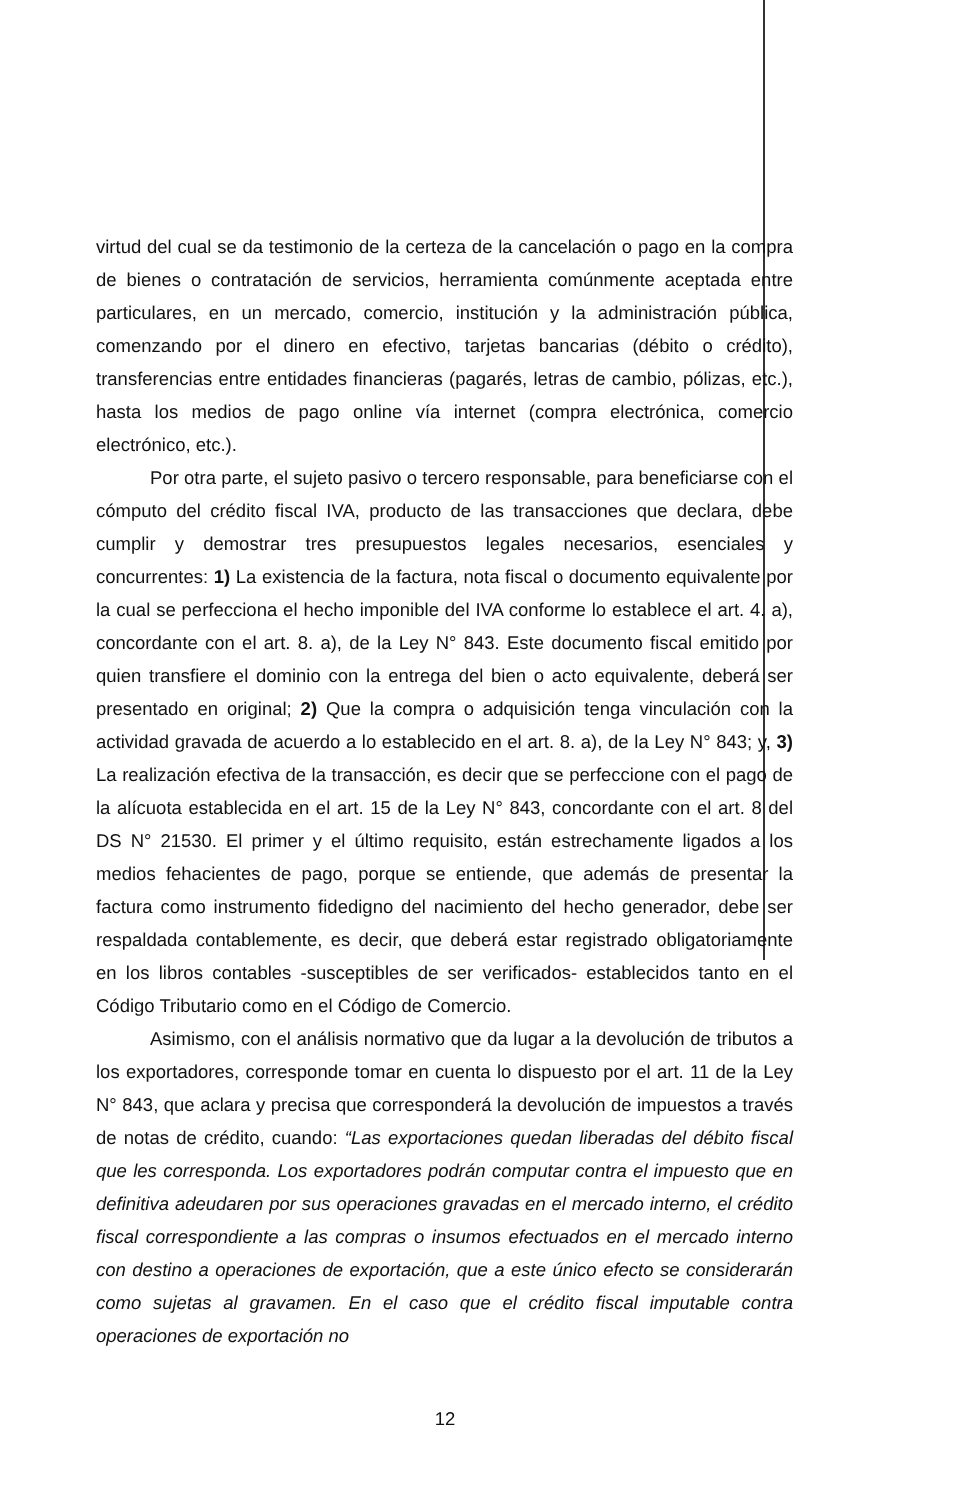virtud del cual se da testimonio de la certeza de la cancelación o pago en la compra de bienes o contratación de servicios, herramienta comúnmente aceptada entre particulares, en un mercado, comercio, institución y la administración pública, comenzando por el dinero en efectivo, tarjetas bancarias (débito o crédito), transferencias entre entidades financieras (pagarés, letras de cambio, pólizas, etc.), hasta los medios de pago online vía internet (compra electrónica, comercio electrónico, etc.).
Por otra parte, el sujeto pasivo o tercero responsable, para beneficiarse con el cómputo del crédito fiscal IVA, producto de las transacciones que declara, debe cumplir y demostrar tres presupuestos legales necesarios, esenciales y concurrentes: 1) La existencia de la factura, nota fiscal o documento equivalente por la cual se perfecciona el hecho imponible del IVA conforme lo establece el art. 4. a), concordante con el art. 8. a), de la Ley N° 843. Este documento fiscal emitido por quien transfiere el dominio con la entrega del bien o acto equivalente, deberá ser presentado en original; 2) Que la compra o adquisición tenga vinculación con la actividad gravada de acuerdo a lo establecido en el art. 8. a), de la Ley N° 843; y, 3) La realización efectiva de la transacción, es decir que se perfeccione con el pago de la alícuota establecida en el art. 15 de la Ley N° 843, concordante con el art. 8 del DS N° 21530. El primer y el último requisito, están estrechamente ligados a los medios fehacientes de pago, porque se entiende, que además de presentar la factura como instrumento fidedigno del nacimiento del hecho generador, debe ser respaldada contablemente, es decir, que deberá estar registrado obligatoriamente en los libros contables -susceptibles de ser verificados- establecidos tanto en el Código Tributario como en el Código de Comercio.
Asimismo, con el análisis normativo que da lugar a la devolución de tributos a los exportadores, corresponde tomar en cuenta lo dispuesto por el art. 11 de la Ley N° 843, que aclara y precisa que corresponderá la devolución de impuestos a través de notas de crédito, cuando: “Las exportaciones quedan liberadas del débito fiscal que les corresponda. Los exportadores podrán computar contra el impuesto que en definitiva adeudaren por sus operaciones gravadas en el mercado interno, el crédito fiscal correspondiente a las compras o insumos efectuados en el mercado interno con destino a operaciones de exportación, que a este único efecto se considerarán como sujetas al gravamen. En el caso que el crédito fiscal imputable contra operaciones de exportación no
12